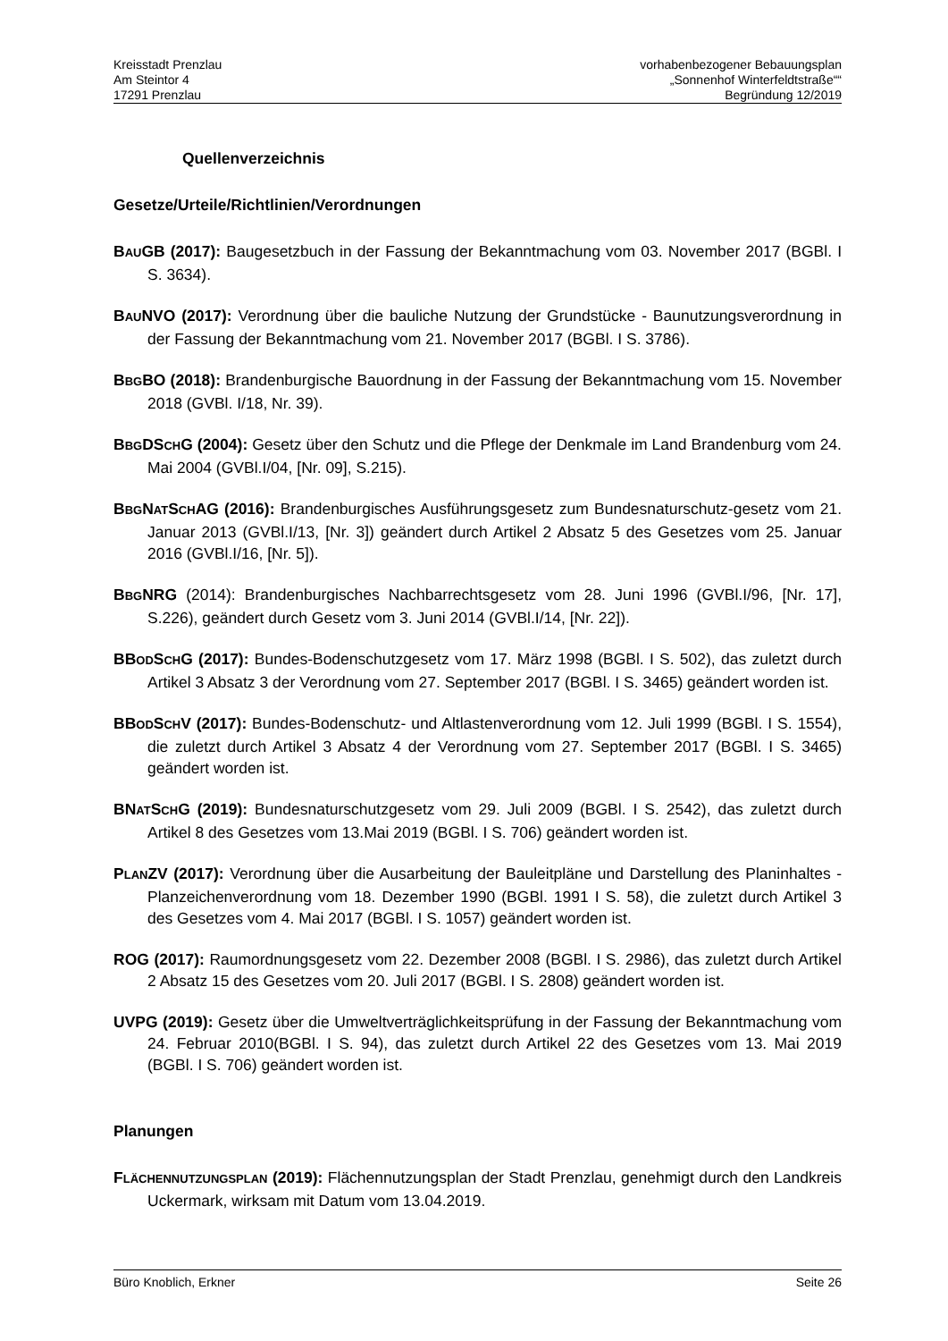Kreisstadt Prenzlau
Am Steintor 4
17291 Prenzlau
vorhabenbezogener Bebauungsplan
„Sonnenhof Winterfeldtstraße““
Begründung 12/2019
Quellenverzeichnis
Gesetze/Urteile/Richtlinien/Verordnungen
BAUGB (2017): Baugesetzbuch in der Fassung der Bekanntmachung vom 03. November 2017 (BGBl. I S. 3634).
BAUNVO (2017): Verordnung über die bauliche Nutzung der Grundstücke - Baunutzungsverordnung in der Fassung der Bekanntmachung vom 21. November 2017 (BGBl. I S. 3786).
BBGBO (2018): Brandenburgische Bauordnung in der Fassung der Bekanntmachung vom 15. November 2018 (GVBl. I/18, Nr. 39).
BBGDSCHG (2004): Gesetz über den Schutz und die Pflege der Denkmale im Land Brandenburg vom 24. Mai 2004 (GVBl.I/04, [Nr. 09], S.215).
BBGNATSCHAG (2016): Brandenburgisches Ausführungsgesetz zum Bundesnaturschutz-gesetz vom 21. Januar 2013 (GVBl.I/13, [Nr. 3]) geändert durch Artikel 2 Absatz 5 des Gesetzes vom 25. Januar 2016 (GVBl.I/16, [Nr. 5]).
BBGNRG (2014): Brandenburgisches Nachbarrechtsgesetz vom 28. Juni 1996 (GVBl.I/96, [Nr. 17], S.226), geändert durch Gesetz vom 3. Juni 2014 (GVBl.I/14, [Nr. 22]).
BBODSCHG (2017): Bundes-Bodenschutzgesetz vom 17. März 1998 (BGBl. I S. 502), das zuletzt durch Artikel 3 Absatz 3 der Verordnung vom 27. September 2017 (BGBl. I S. 3465) geändert worden ist.
BBODSCHV (2017): Bundes-Bodenschutz- und Altlastenverordnung vom 12. Juli 1999 (BGBl. I S. 1554), die zuletzt durch Artikel 3 Absatz 4 der Verordnung vom 27. September 2017 (BGBl. I S. 3465) geändert worden ist.
BNATSCHG (2019): Bundesnaturschutzgesetz vom 29. Juli 2009 (BGBl. I S. 2542), das zuletzt durch Artikel 8 des Gesetzes vom 13.Mai 2019 (BGBl. I S. 706) geändert worden ist.
PLANZV (2017): Verordnung über die Ausarbeitung der Bauleitpläne und Darstellung des Planinhaltes - Planzeichenverordnung vom 18. Dezember 1990 (BGBl. 1991 I S. 58), die zuletzt durch Artikel 3 des Gesetzes vom 4. Mai 2017 (BGBl. I S. 1057) geändert worden ist.
ROG (2017): Raumordnungsgesetz vom 22. Dezember 2008 (BGBl. I S. 2986), das zuletzt durch Artikel 2 Absatz 15 des Gesetzes vom 20. Juli 2017 (BGBl. I S. 2808) geändert worden ist.
UVPG (2019): Gesetz über die Umweltverträglichkeitsprüfung in der Fassung der Bekanntmachung vom 24. Februar 2010(BGBl. I S. 94), das zuletzt durch Artikel 22 des Gesetzes vom 13. Mai 2019 (BGBl. I S. 706) geändert worden ist.
Planungen
FLÄCHENNUTZUNGSPLAN (2019): Flächennutzungsplan der Stadt Prenzlau, genehmigt durch den Landkreis Uckermark, wirksam mit Datum vom 13.04.2019.
Büro Knoblich, Erkner Seite 26